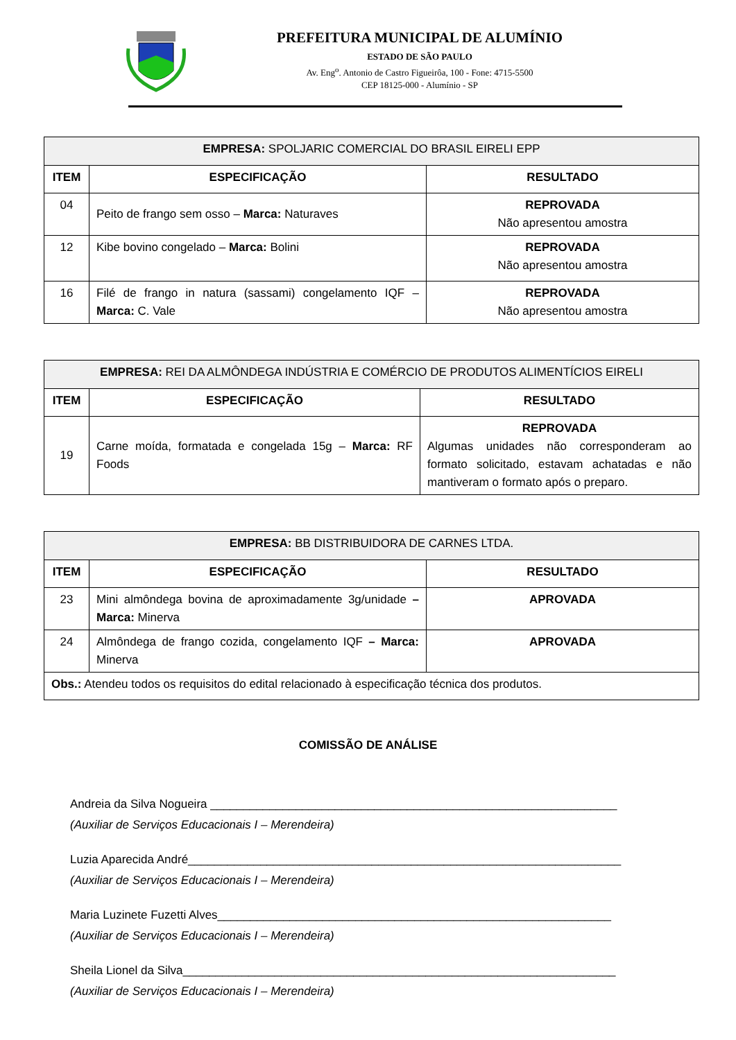PREFEITURA MUNICIPAL DE ALUMÍNIO
ESTADO DE SÃO PAULO
Av. Eng<sup>o</sup>. Antonio de Castro Figueirôa, 100 - Fone: 4715-5500
CEP 18125-000 - Alumínio - SP
| EMPRESA: SPOLJARIC COMERCIAL DO BRASIL EIRELI EPP | | |
| --- | --- | --- |
| ITEM | ESPECIFICAÇÃO | RESULTADO |
| 04 | Peito de frango sem osso – Marca: Naturaves | REPROVADA Não apresentou amostra |
| 12 | Kibe bovino congelado – Marca: Bolini | REPROVADA Não apresentou amostra |
| 16 | Filé de frango in natura (sassami) congelamento IQF – Marca: C. Vale | REPROVADA Não apresentou amostra |
| EMPRESA: REI DA ALMÔNDEGA INDÚSTRIA E COMÉRCIO DE PRODUTOS ALIMENTÍCIOS EIRELI | | |
| --- | --- | --- |
| ITEM | ESPECIFICAÇÃO | RESULTADO |
| 19 | Carne moída, formatada e congelada 15g – Marca: RF Foods | REPROVADA Algumas unidades não corresponderam ao formato solicitado, estavam achatadas e não mantiveram o formato após o preparo. |
| EMPRESA: BB DISTRIBUIDORA DE CARNES LTDA. | | |
| --- | --- | --- |
| ITEM | ESPECIFICAÇÃO | RESULTADO |
| 23 | Mini almôndega bovina de aproximadamente 3g/unidade – Marca: Minerva | APROVADA |
| 24 | Almôndega de frango cozida, congelamento IQF – Marca: Minerva | APROVADA |
| Obs.: Atendeu todos os requisitos do edital relacionado à especificação técnica dos produtos. | | |
COMISSÃO DE ANÁLISE
Andreia da Silva Nogueira ______________________________________________________________
(Auxiliar de Serviços Educacionais I – Merendeira)
Luzia Aparecida André__________________________________________________________________
(Auxiliar de Serviços Educacionais I – Merendeira)
Maria Luzinete Fuzetti Alves____________________________________________________________
(Auxiliar de Serviços Educacionais I – Merendeira)
Sheila Lionel da Silva__________________________________________________________________
(Auxiliar de Serviços Educacionais I – Merendeira)